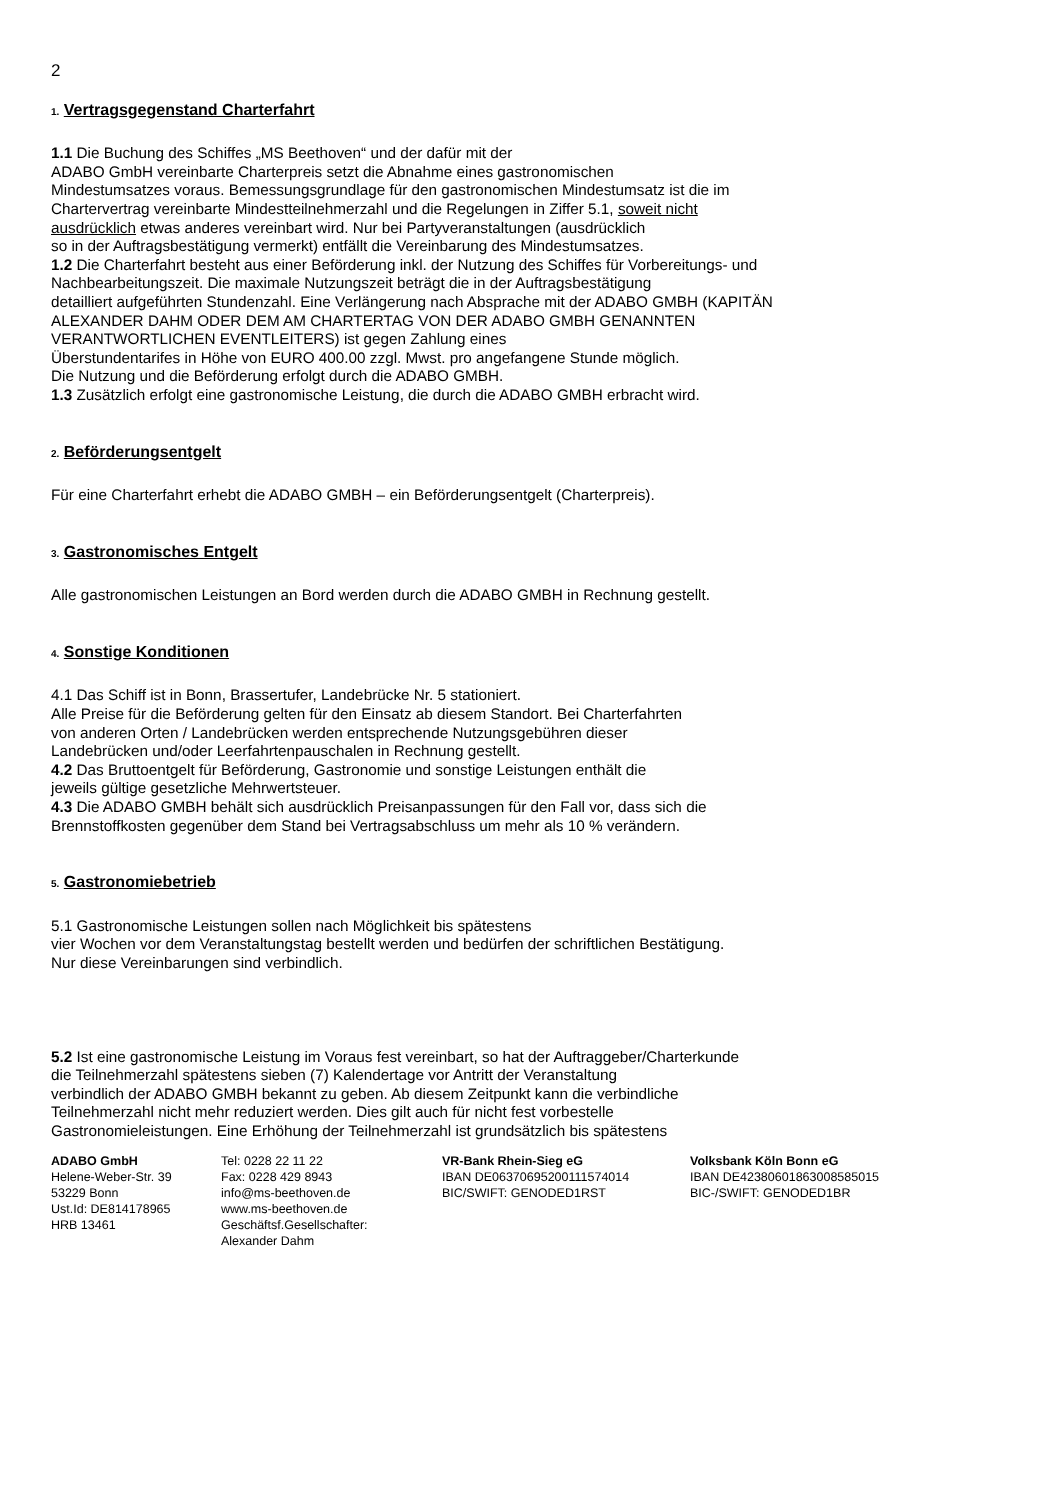2
1. Vertragsgegenstand Charterfahrt
1.1 Die Buchung des Schiffes „MS Beethoven“ und der dafür mit der
ADABO GmbH vereinbarte Charterpreis setzt die Abnahme eines gastronomischen
Mindestumsatzes voraus. Bemessungsgrundlage für den gastronomischen Mindestumsatz ist die im
Chartervertrag vereinbarte Mindestteilnehmerzahl und die Regelungen in Ziffer 5.1, soweit nicht
ausdrücklich etwas anderes vereinbart wird. Nur bei Partyveranstaltungen (ausdrücklich
so in der Auftragsbestätigung vermerkt) entfällt die Vereinbarung des Mindestumsatzes.
1.2 Die Charterfahrt besteht aus einer Beförderung inkl. der Nutzung des Schiffes für Vorbereitungs- und
Nachbearbeitungszeit. Die maximale Nutzungszeit beträgt die in der Auftragsbestätigung
detailliert aufgeführten Stundenzahl. Eine Verlängerung nach Absprache mit der ADABO GMBH (KAPITÄN
ALEXANDER DAHM ODER DEM AM CHARTERTAG VON DER ADABO GMBH GENANNTEN
VERANTWORTLICHEN EVENTLEITERS) ist gegen Zahlung eines
Überstundentarifes in Höhe von EURO 400.00 zzgl. Mwst. pro angefangene Stunde möglich.
Die Nutzung und die Beförderung erfolgt durch die ADABO GMBH.
1.3 Zusätzlich erfolgt eine gastronomische Leistung, die durch die ADABO GMBH erbracht wird.
2. Beförderungsentgelt
Für eine Charterfahrt erhebt die ADABO GMBH – ein Beförderungsentgelt (Charterpreis).
3. Gastronomisches Entgelt
Alle gastronomischen Leistungen an Bord werden durch die ADABO GMBH in Rechnung gestellt.
4. Sonstige Konditionen
4.1 Das Schiff ist in Bonn, Brassertufer, Landebrücke Nr. 5 stationiert.
Alle Preise für die Beförderung gelten für den Einsatz ab diesem Standort. Bei Charterfahrten
von anderen Orten / Landebrücken werden entsprechende Nutzungsgebühren dieser
Landebrücken und/oder Leerfahrtenpauschalen in Rechnung gestellt.
4.2 Das Bruttoentgelt für Beförderung, Gastronomie und sonstige Leistungen enthält die
jeweils gültige gesetzliche Mehrwertsteuer.
4.3 Die ADABO GMBH behält sich ausdrücklich Preisanpassungen für den Fall vor, dass sich die
Brennstoffkosten gegenüber dem Stand bei Vertragsabschluss um mehr als 10 % verändern.
5. Gastronomiebetrieb
5.1 Gastronomische Leistungen sollen nach Möglichkeit bis spätestens
vier Wochen vor dem Veranstaltungstag bestellt werden und bedürfen der schriftlichen Bestätigung.
Nur diese Vereinbarungen sind verbindlich.
5.2 Ist eine gastronomische Leistung im Voraus fest vereinbart, so hat der Auftraggeber/Charterkunde
die Teilnehmerzahl spätestens sieben (7) Kalendertage vor Antritt der Veranstaltung
verbindlich der ADABO GMBH bekannt zu geben. Ab diesem Zeitpunkt kann die verbindliche
Teilnehmerzahl nicht mehr reduziert werden. Dies gilt auch für nicht fest vorbestelle
Gastronomieleistungen. Eine Erhöhung der Teilnehmerzahl ist grundsätzlich bis spätestens
ADABO GmbH
Helene-Weber-Str. 39
53229 Bonn
Ust.Id: DE814178965
HRB 13461
Tel: 0228 22 11 22
Fax: 0228 429 8943
info@ms-beethoven.de
www.ms-beethoven.de
Geschäftsf.Gesellschafter: Alexander Dahm
. VR-Bank Rhein-Sieg eG
IBAN DE06370695200111574014
BIC/SWIFT: GENODED1RST
Volksbank Köln Bonn eG
IBAN DE42380601863008585015
BIC-/SWIFT: GENODED1BR